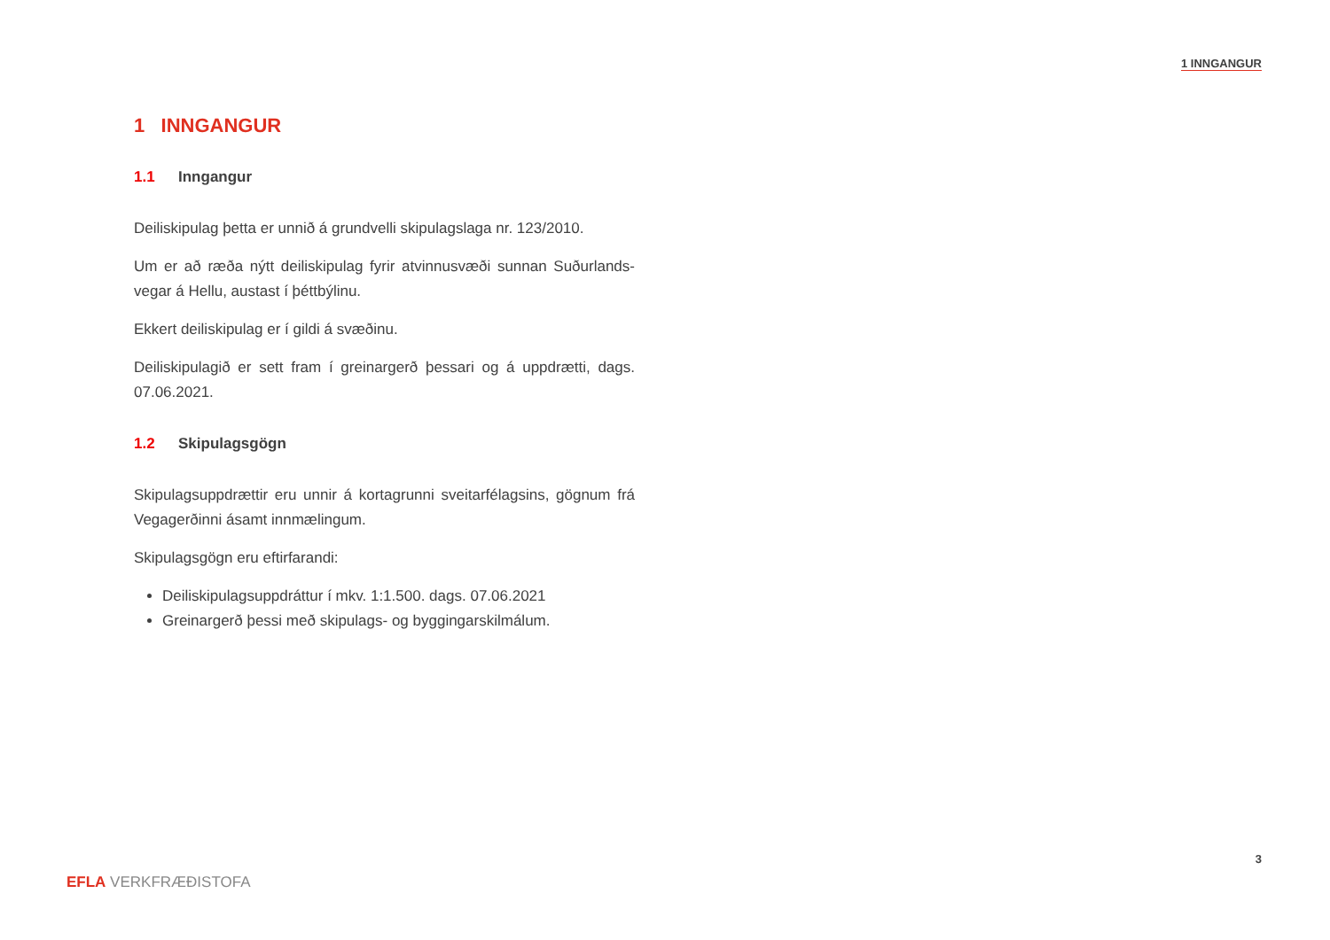1 INNGANGUR
1 INNGANGUR
1.1 Inngangur
Deiliskipulag þetta er unnið á grundvelli skipulagslaga nr. 123/2010.
Um er að ræða nýtt deiliskipulag fyrir atvinnusvæði sunnan Suðurlands-vegar á Hellu, austast í þéttbýlinu.
Ekkert deiliskipulag er í gildi á svæðinu.
Deiliskipulagið er sett fram í greinargerð þessari og á uppdrætti, dags. 07.06.2021.
1.2 Skipulagsgögn
Skipulagsuppdrættir eru unnir á kortagrunni sveitarfélagsins, gögnum frá Vegagerðinni ásamt innmælingum.
Skipulagsgögn eru eftirfarandi:
Deiliskipulagsuppdráttur í mkv. 1:1.500. dags. 07.06.2021
Greinargerð þessi með skipulags- og byggingarskilmálum.
3
EFLA VERKFRÆÐISTOFA